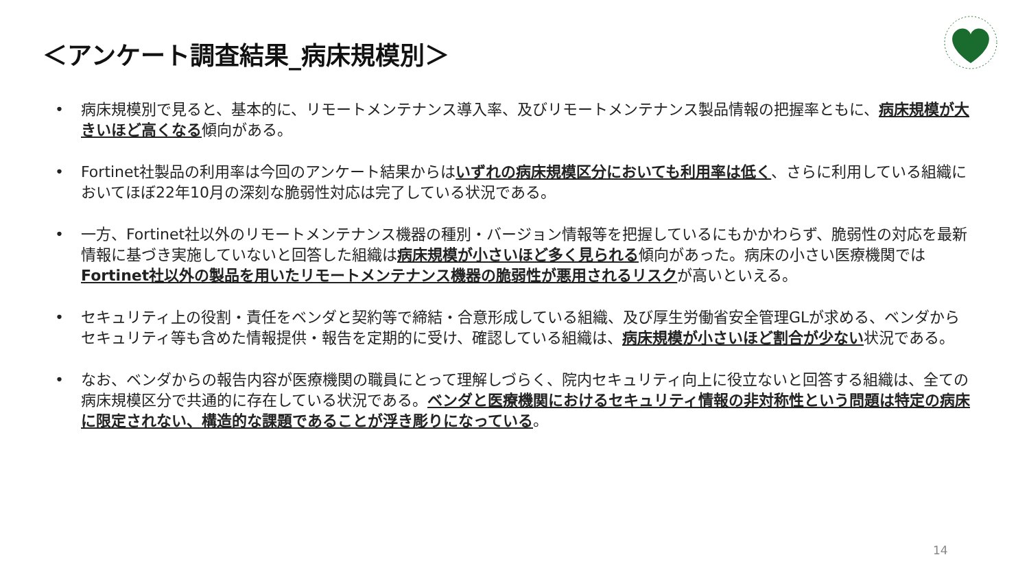＜アンケート調査結果_病床規模別＞
• 病床規模別で見ると、基本的に、リモートメンテナンス導入率、及びリモートメンテナンス製品情報の把握率ともに、病床規模が大きいほど高くなる傾向がある。
• Fortinet社製品の利用率は今回のアンケート結果からはいずれの病床規模区分においても利用率は低く、さらに利用している組織においてほぼ22年10月の深刻な脆弱性対応は完了している状況である。
• 一方、Fortinet社以外のリモートメンテナンス機器の種別・バージョン情報等を把握しているにもかかわらず、脆弱性の対応を最新情報に基づき実施していないと回答した組織は病床規模が小さいほど多く見られる傾向があった。病床の小さい医療機関ではFortinet社以外の製品を用いたリモートメンテナンス機器の脆弱性が悪用されるリスクが高いといえる。
• セキュリティ上の役割・責任をベンダと契約等で締結・合意形成している組織、及び厚生労働省安全管理GLが求める、ベンダからセキュリティ等も含めた情報提供・報告を定期的に受け、確認している組織は、病床規模が小さいほど割合が少ない状況である。
• なお、ベンダからの報告内容が医療機関の職員にとって理解しづらく、院内セキュリティ向上に役立ないと回答する組織は、全ての病床規模区分で共通的に存在している状況である。ベンダと医療機関におけるセキュリティ情報の非対称性という問題は特定の病床に限定されない、構造的な課題であることが浮き彫りになっている。
14